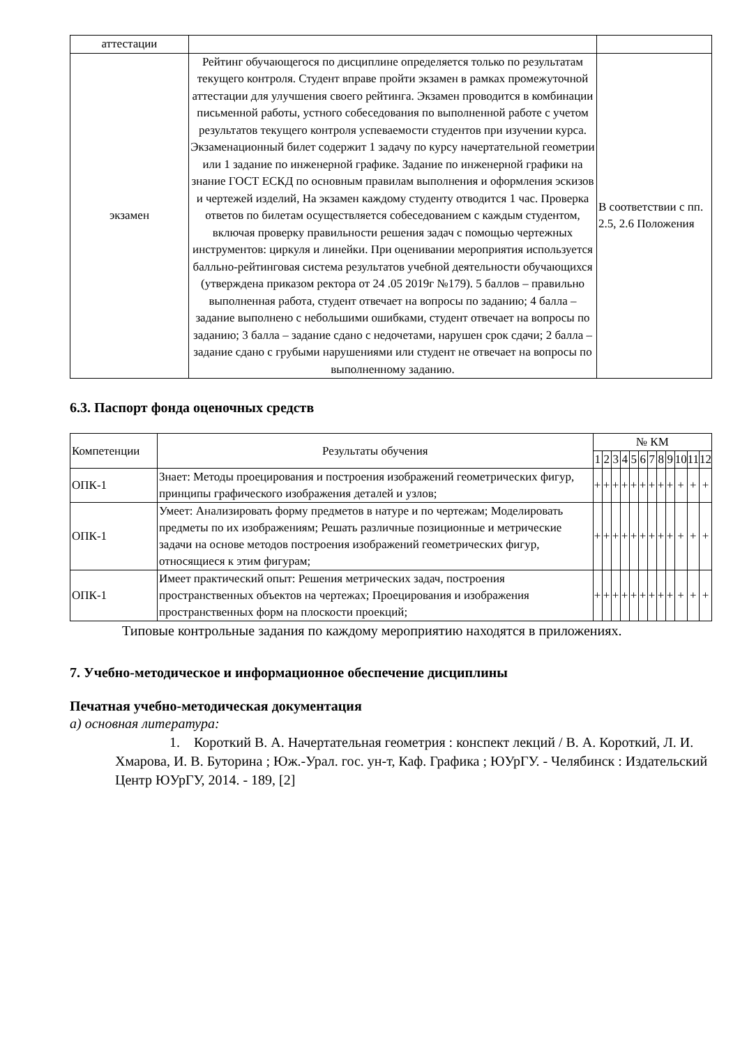| аттестации | | |
| экзамен | Рейтинг обучающегося по дисциплине определяется только по результатам текущего контроля. Студент вправе пройти экзамен в рамках промежуточной аттестации для улучшения своего рейтинга. Экзамен проводится в комбинации письменной работы, устного собеседования по выполненной работе с учетом результатов текущего контроля успеваемости студентов при изучении курса. Экзаменационный билет содержит 1 задачу по курсу начертательной геометрии или 1 задание по инженерной графике. Задание по инженерной графики на знание ГОСТ ЕСКД по основным правилам выполнения и оформления эскизов и чертежей изделий, На экзамен каждому студенту отводится 1 час. Проверка ответов по билетам осуществляется собеседованием с каждым студентом, включая проверку правильности решения задач с помощью чертежных инструментов: циркуля и линейки. При оценивании мероприятия используется балльно-рейтинговая система результатов учебной деятельности обучающихся (утверждена приказом ректора от 24 .05 2019г №179). 5 баллов – правильно выполненная работа, студент отвечает на вопросы по заданию; 4 балла – задание выполнено с небольшими ошибками, студент отвечает на вопросы по заданию; 3 балла – задание сдано с недочетами, нарушен срок сдачи; 2 балла – задание сдано с грубыми нарушениями или студент не отвечает на вопросы по выполненному заданию. | В соответствии с пп. 2.5, 2.6 Положения |
6.3. Паспорт фонда оценочных средств
| Компетенции | Результаты обучения | № КМ | | | | | | | | | | | |
| --- | --- | --- | --- | --- | --- | --- | --- | --- | --- | --- | --- | --- | --- |
| | | 1 | 2 | 3 | 4 | 5 | 6 | 7 | 8 | 9 | 10 | 11 | 12 |
| ОПК-1 | Знает: Методы проецирования и построения изображений геометрических фигур, принципы графического изображения деталей и узлов; | + | + | + | + | + | + | + | + | + | + | + | + |
| ОПК-1 | Умеет: Анализировать форму предметов в натуре и по чертежам; Моделировать предметы по их изображениям; Решать различные позиционные и метрические задачи на основе методов построения изображений геометрических фигур, относящиеся к этим фигурам; | + | + | + | + | + | + | + | + | + | + | + | + |
| ОПК-1 | Имеет практический опыт: Решения метрических задач, построения пространственных объектов на чертежах; Проецирования и изображения пространственных форм на плоскости проекций; | + | + | + | + | + | + | + | + | + | + | + | + |
Типовые контрольные задания по каждому мероприятию находятся в приложениях.
7. Учебно-методическое и информационное обеспечение дисциплины
Печатная учебно-методическая документация
а) основная литература:
1. Короткий В. А. Начертательная геометрия : конспект лекций / В. А. Короткий, Л. И. Хмарова, И. В. Буторина ; Юж.-Урал. гос. ун-т, Каф. Графика ; ЮУрГУ. - Челябинск : Издательский Центр ЮУрГУ, 2014. - 189, [2]